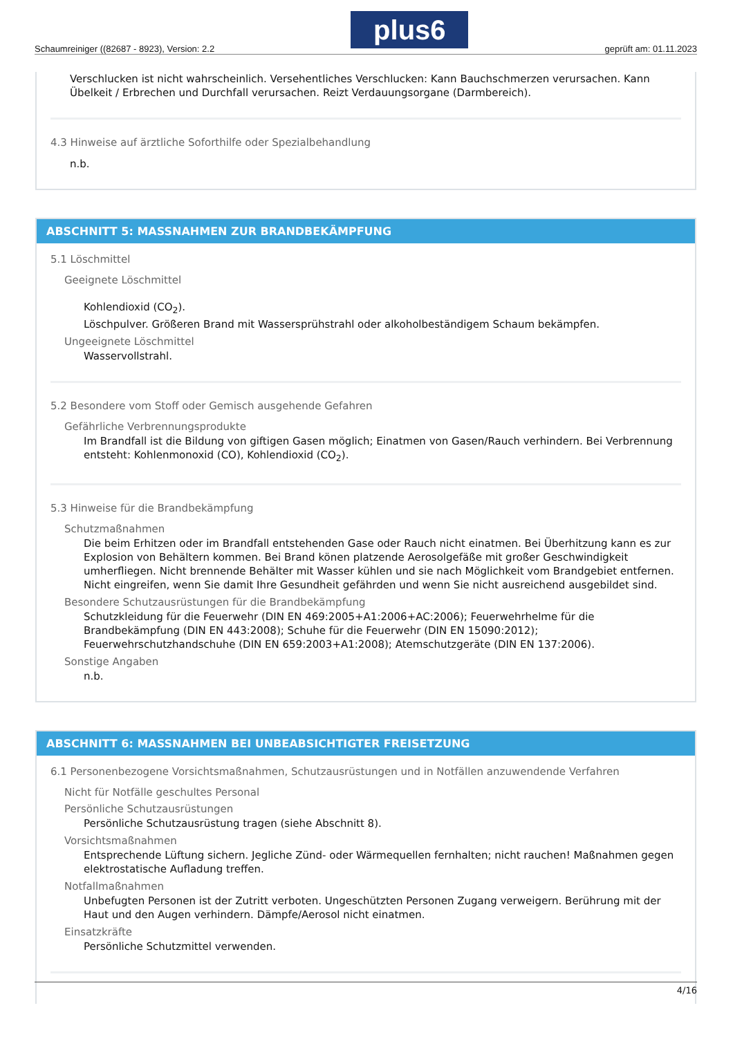Schaumreiniger ((82687 - 8923), Version: 2.2
plus6
geprüft am: 01.11.2023
Verschlucken ist nicht wahrscheinlich. Versehentliches Verschlucken: Kann Bauchschmerzen verursachen. Kann Übelkeit / Erbrechen und Durchfall verursachen. Reizt Verdauungsorgane (Darmbereich).
4.3 Hinweise auf ärztliche Soforthilfe oder Spezialbehandlung
n.b.
ABSCHNITT 5: MASSNAHMEN ZUR BRANDBEKÄMPFUNG
5.1 Löschmittel
Geeignete Löschmittel
Kohlendioxid (CO<sub>2</sub>).
Löschpulver. Größeren Brand mit Wassersprühstrahl oder alkoholbeständigem Schaum bekämpfen.
Ungeeignete Löschmittel
Wasservollstrahl.
5.2 Besondere vom Stoff oder Gemisch ausgehende Gefahren
Gefährliche Verbrennungsprodukte
Im Brandfall ist die Bildung von giftigen Gasen möglich; Einatmen von Gasen/Rauch verhindern. Bei Verbrennung entsteht: Kohlenmonoxid (CO), Kohlendioxid (CO<sub>2</sub>).
5.3 Hinweise für die Brandbekämpfung
Schutzmaßnahmen
Die beim Erhitzen oder im Brandfall entstehenden Gase oder Rauch nicht einatmen. Bei Überhitzung kann es zur Explosion von Behältern kommen. Bei Brand könen platzende Aerosolgefäße mit großer Geschwindigkeit umherfliegen. Nicht brennende Behälter mit Wasser kühlen und sie nach Möglichkeit vom Brandgebiet entfernen. Nicht eingreifen, wenn Sie damit Ihre Gesundheit gefährden und wenn Sie nicht ausreichend ausgebildet sind.
Besondere Schutzausrüstungen für die Brandbekämpfung
Schutzkleidung für die Feuerwehr (DIN EN 469:2005+A1:2006+AC:2006); Feuerwehrhelme für die Brandbekämpfung (DIN EN 443:2008); Schuhe für die Feuerwehr (DIN EN 15090:2012); Feuerwehrschutzhandschuhe (DIN EN 659:2003+A1:2008); Atemschutzgeräte (DIN EN 137:2006).
Sonstige Angaben
n.b.
ABSCHNITT 6: MASSNAHMEN BEI UNBEABSICHTIGTER FREISETZUNG
6.1 Personenbezogene Vorsichtsmaßnahmen, Schutzausrüstungen und in Notfällen anzuwendende Verfahren
Nicht für Notfälle geschultes Personal
Persönliche Schutzausrüstungen
Persönliche Schutzausrüstung tragen (siehe Abschnitt 8).
Vorsichtsmaßnahmen
Entsprechende Lüftung sichern. Jegliche Zünd- oder Wärmequellen fernhalten; nicht rauchen! Maßnahmen gegen elektrostatische Aufladung treffen.
Notfallmaßnahmen
Unbefugten Personen ist der Zutritt verboten. Ungeschützten Personen Zugang verweigern. Berührung mit der Haut und den Augen verhindern. Dämpfe/Aerosol nicht einatmen.
Einsatzkräfte
Persönliche Schutzmittel verwenden.
4/16